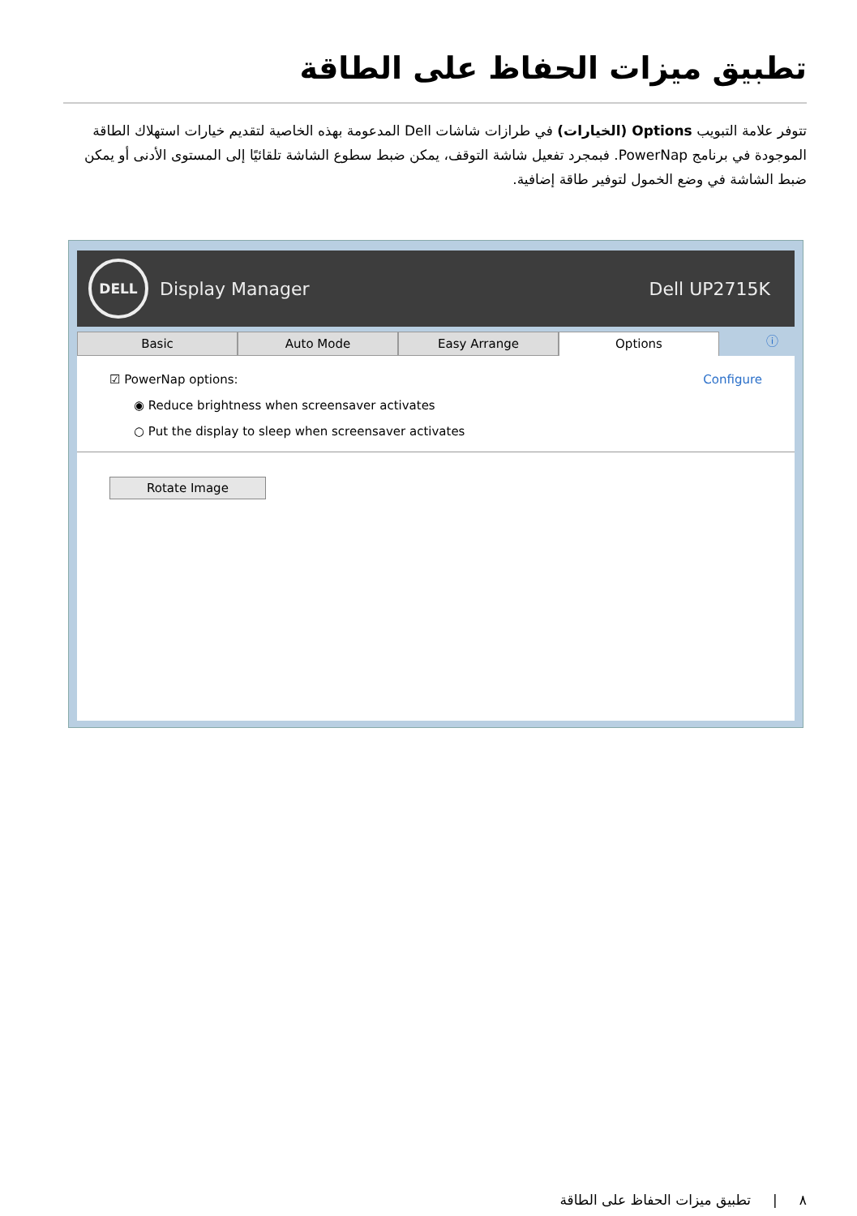تطبيق ميزات الحفاظ على الطاقة
تتوفر علامة التبويب Options (الخيارات) في طرازات شاشات Dell المدعومة بهذه الخاصية لتقديم خيارات استهلاك الطاقة الموجودة في برنامج PowerNap. فبمجرد تفعيل شاشة التوقف، يمكن ضبط سطوع الشاشة تلقائيًا إلى المستوى الأدنى أو يمكن ضبط الشاشة في وضع الخمول لتوفير طاقة إضافية.
DELL
Display Manager Dell UP2715K
Basic Auto Mode Easy Arrange Options
ⓘ
☑ PowerNap options: Configure
◉ Reduce brightness when screensaver activates
○ Put the display to sleep when screensaver activates
Rotate Image
٨ | تطبيق ميزات الحفاظ على الطاقة